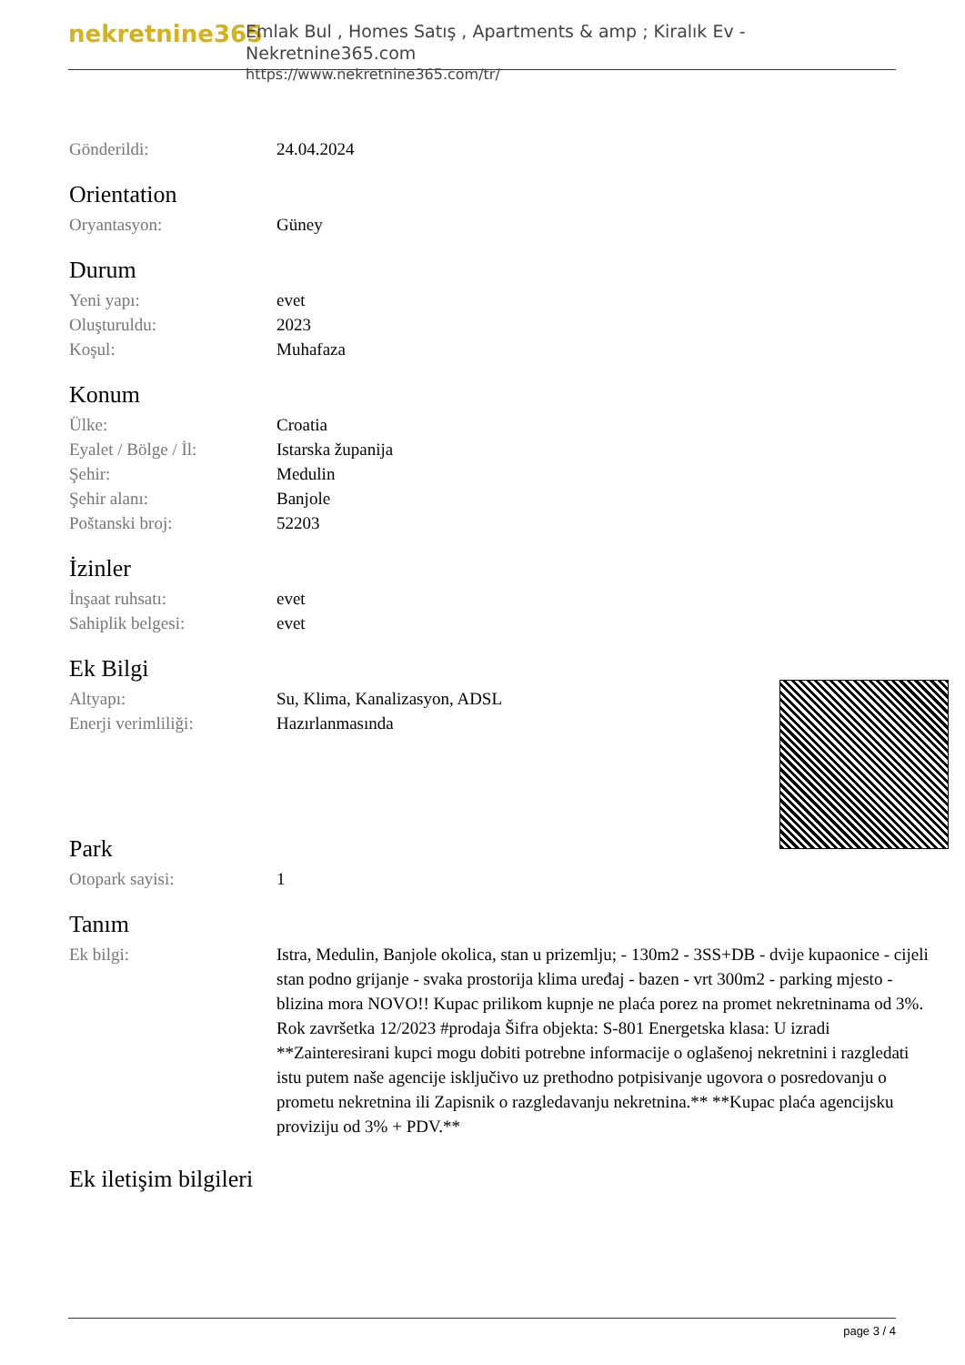nekretnine365
Emlak Bul , Homes Satış , Apartments & amp ; Kiralık Ev - Nekretnine365.com
https://www.nekretnine365.com/tr/
| Gönderildi: | 24.04.2024 |
Orientation
| Oryantasyon: | Güney |
Durum
| Yeni yapı: | evet |
| Oluşturuldu: | 2023 |
| Koşul: | Muhafaza |
Konum
| Ülke: | Croatia |
| Eyalet / Bölge / İl: | Istarska županija |
| Şehir: | Medulin |
| Şehir alanı: | Banjole |
| Poštanski broj: | 52203 |
İzinler
| İnşaat ruhsatı: | evet |
| Sahiplik belgesi: | evet |
Ek Bilgi
| Altyapı: | Su, Klima, Kanalizasyon, ADSL |
| Enerji verimliliği: | Hazırlanmasında |
Park
| Otopark sayisi: | 1 |
Tanım
| Ek bilgi: | Istra, Medulin, Banjole okolica, stan u prizemlju; - 130m2 - 3SS+DB - dvije kupaonice - cijeli stan podno grijanje - svaka prostorija klima uređaj - bazen - vrt 300m2 - parking mjesto - blizina mora NOVO!! Kupac prilikom kupnje ne plaća porez na promet nekretninama od 3%. Rok završetka 12/2023 #prodaja Šifra objekta: S-801 Energetska klasa: U izradi **Zainteresirani kupci mogu dobiti potrebne informacije o oglašenoj nekretnini i razgledati istu putem naše agencije isključivo uz prethodno potpisivanje ugovora o posredovanju o prometu nekretnina ili Zapisnik o razgledavanju nekretnina.** **Kupac plaća agencijsku proviziju od 3% + PDV.** |
Ek iletişim bilgileri
page 3 / 4